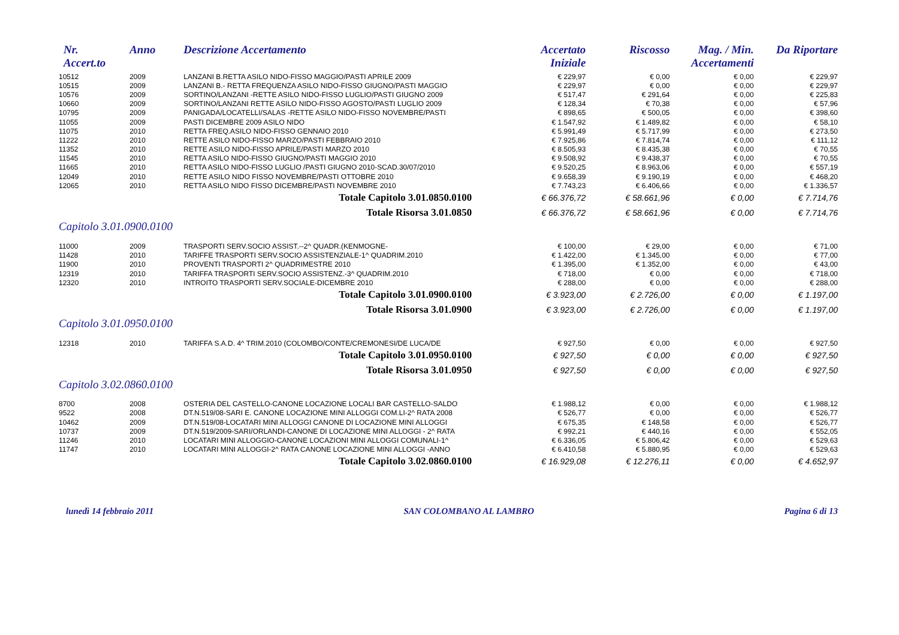| Nr. Accert.to | Anno | Descrizione Accertamento | Accertato Iniziale | Riscosso | Mag. / Min. Accertamenti | Da Riportare |
| --- | --- | --- | --- | --- | --- | --- |
| 10512 | 2009 | LANZANI B.RETTA ASILO NIDO-FISSO MAGGIO/PASTI APRILE 2009 | € 229,97 | € 0,00 | € 0,00 | € 229,97 |
| 10515 | 2009 | LANZANI B.- RETTA FREQUENZA ASILO NIDO-FISSO GIUGNO/PASTI MAGGIO | € 229,97 | € 0,00 | € 0,00 | € 229,97 |
| 10576 | 2009 | SORTINO/LANZANI -RETTE ASILO NIDO-FISSO LUGLIO/PASTI GIUGNO 2009 | € 517,47 | € 291,64 | € 0,00 | € 225,83 |
| 10660 | 2009 | SORTINO/LANZANI RETTE ASILO NIDO-FISSO AGOSTO/PASTI LUGLIO 2009 | € 128,34 | € 70,38 | € 0,00 | € 57,96 |
| 10795 | 2009 | PANIGADA/LOCATELLI/SALAS -RETTE ASILO NIDO-FISSO NOVEMBRE/PASTI | € 898,65 | € 500,05 | € 0,00 | € 398,60 |
| 11055 | 2009 | PASTI DICEMBRE 2009 ASILO NIDO | € 1.547,92 | € 1.489,82 | € 0,00 | € 58,10 |
| 11075 | 2010 | RETTA FREQ.ASILO NIDO-FISSO GENNAIO 2010 | € 5.991,49 | € 5.717,99 | € 0,00 | € 273,50 |
| 11222 | 2010 | RETTE ASILO NIDO-FISSO MARZO/PASTI FEBBRAIO 2010 | € 7.925,86 | € 7.814,74 | € 0,00 | € 111,12 |
| 11352 | 2010 | RETTE ASILO NIDO-FISSO APRILE/PASTI MARZO 2010 | € 8.505,93 | € 8.435,38 | € 0,00 | € 70,55 |
| 11545 | 2010 | RETTA ASILO NIDO-FISSO GIUGNO/PASTI MAGGIO 2010 | € 9.508,92 | € 9.438,37 | € 0,00 | € 70,55 |
| 11665 | 2010 | RETTA ASILO NIDO-FISSO LUGLIO /PASTI GIUGNO 2010-SCAD.30/07/2010 | € 9.520,25 | € 8.963,06 | € 0,00 | € 557,19 |
| 12049 | 2010 | RETTE ASILO NIDO FISSO NOVEMBRE/PASTI OTTOBRE 2010 | € 9.658,39 | € 9.190,19 | € 0,00 | € 468,20 |
| 12065 | 2010 | RETTA ASILO NIDO FISSO DICEMBRE/PASTI NOVEMBRE 2010 | € 7.743,23 | € 6.406,66 | € 0,00 | € 1.336,57 |
| Totale Capitolo 3.01.0850.0100 | | | € 66.376,72 | € 58.661,96 | € 0,00 | € 7.714,76 |
| Totale Risorsa 3.01.0850 | | | € 66.376,72 | € 58.661,96 | € 0,00 | € 7.714,76 |
| Capitolo 3.01.0900.0100 | | | | | | |
| 11000 | 2009 | TRASPORTI SERV.SOCIO ASSIST.--2^ QUADR.(KENMOGNE- | € 100,00 | € 29,00 | € 0,00 | € 71,00 |
| 11428 | 2010 | TARIFFE TRASPORTI SERV.SOCIO ASSISTENZIALE-1^ QUADRIM.2010 | € 1.422,00 | € 1.345,00 | € 0,00 | € 77,00 |
| 11900 | 2010 | PROVENTI TRASPORTI 2^ QUADRIMESTRE 2010 | € 1.395,00 | € 1.352,00 | € 0,00 | € 43,00 |
| 12319 | 2010 | TARIFFA TRASPORTI SERV.SOCIO ASSISTENZ.-3^ QUADRIM.2010 | € 718,00 | € 0,00 | € 0,00 | € 718,00 |
| 12320 | 2010 | INTROITO TRASPORTI SERV.SOCIALE-DICEMBRE 2010 | € 288,00 | € 0,00 | € 0,00 | € 288,00 |
| Totale Capitolo 3.01.0900.0100 | | | € 3.923,00 | € 2.726,00 | € 0,00 | € 1.197,00 |
| Totale Risorsa 3.01.0900 | | | € 3.923,00 | € 2.726,00 | € 0,00 | € 1.197,00 |
| Capitolo 3.01.0950.0100 | | | | | | |
| 12318 | 2010 | TARIFFA S.A.D. 4^ TRIM.2010 (COLOMBO/CONTE/CREMONESI/DE LUCA/DE | € 927,50 | € 0,00 | € 0,00 | € 927,50 |
| Totale Capitolo 3.01.0950.0100 | | | € 927,50 | € 0,00 | € 0,00 | € 927,50 |
| Totale Risorsa 3.01.0950 | | | € 927,50 | € 0,00 | € 0,00 | € 927,50 |
| Capitolo 3.02.0860.0100 | | | | | | |
| 8700 | 2008 | OSTERIA DEL CASTELLO-CANONE LOCAZIONE LOCALI BAR CASTELLO-SALDO | € 1.988,12 | € 0,00 | € 0,00 | € 1.988,12 |
| 9522 | 2008 | DT.N.519/08-SARI E. CANONE LOCAZIONE MINI ALLOGGI COM.LI-2^ RATA 2008 | € 526,77 | € 0,00 | € 0,00 | € 526,77 |
| 10462 | 2009 | DT.N.519/08-LOCATARI MINI ALLOGGI CANONE DI LOCAZIONE MINI ALLOGGI | € 675,35 | € 148,58 | € 0,00 | € 526,77 |
| 10737 | 2009 | DT.N.519/2009-SARI/ORLANDI-CANONE DI LOCAZIONE MINI ALLOGGI - 2^ RATA | € 992,21 | € 440,16 | € 0,00 | € 552,05 |
| 11246 | 2010 | LOCATARI MINI ALLOGGIO-CANONE LOCAZIONI MINI ALLOGGI COMUNALI-1^ | € 6.336,05 | € 5.806,42 | € 0,00 | € 529,63 |
| 11747 | 2010 | LOCATARI MINI ALLOGGI-2^ RATA CANONE LOCAZIONE MINI ALLOGGI -ANNO | € 6.410,58 | € 5.880,95 | € 0,00 | € 529,63 |
| Totale Capitolo 3.02.0860.0100 | | | € 16.929,08 | € 12.276,11 | € 0,00 | € 4.652,97 |
lunedì 14 febbraio 2011 SAN COLOMBANO AL LAMBRO Pagina 6 di 13